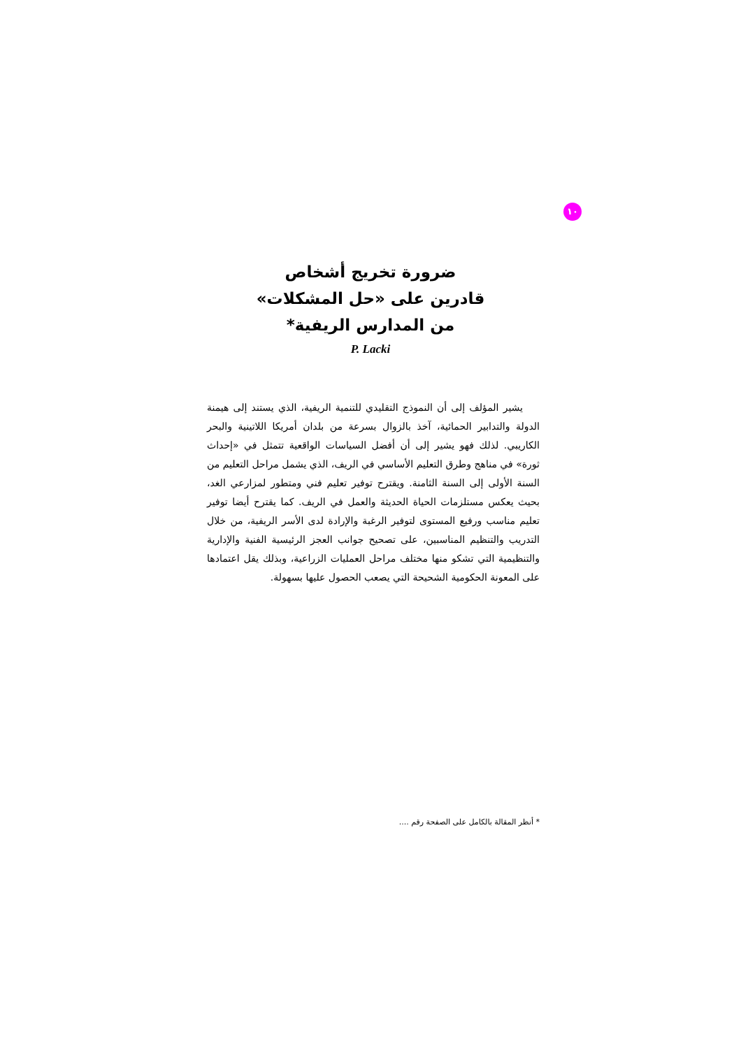١٠
ضرورة تخريج أشخاص
قادرين على «حل المشكلات»
من المدارس الريفية*
P. Lacki
يشير المؤلف إلى أن النموذج التقليدي للتنمية الريفية، الذي يستند إلى هيمنة الدولة والتدابير الحمائية، آخذ بالزوال بسرعة من بلدان أمريكا اللاتينية والبحر الكاريبي. لذلك فهو يشير إلى أن أفضل السياسات الواقعية تتمثل في «إحداث ثورة» في مناهج وطرق التعليم الأساسي في الريف، الذي يشمل مراحل التعليم من السنة الأولى إلى السنة الثامنة. ويقترح توفير تعليم فني ومتطور لمزارعي الغد، بحيث يعكس مستلزمات الحياة الحديثة والعمل في الريف. كما يقترح أيضا توفير تعليم مناسب ورفيع المستوى لتوفير الرغبة والإرادة لدى الأسر الريفية، من خلال التدريب والتنظيم المناسبين، على تصحيح جوانب العجز الرئيسية الفنية والإدارية والتنظيمية التي تشكو منها مختلف مراحل العمليات الزراعية، وبذلك يقل اعتمادها على المعونة الحكومية الشحيحة التي يصعب الحصول عليها بسهولة.
* أنظر المقالة بالكامل على الصفحة رقم ....